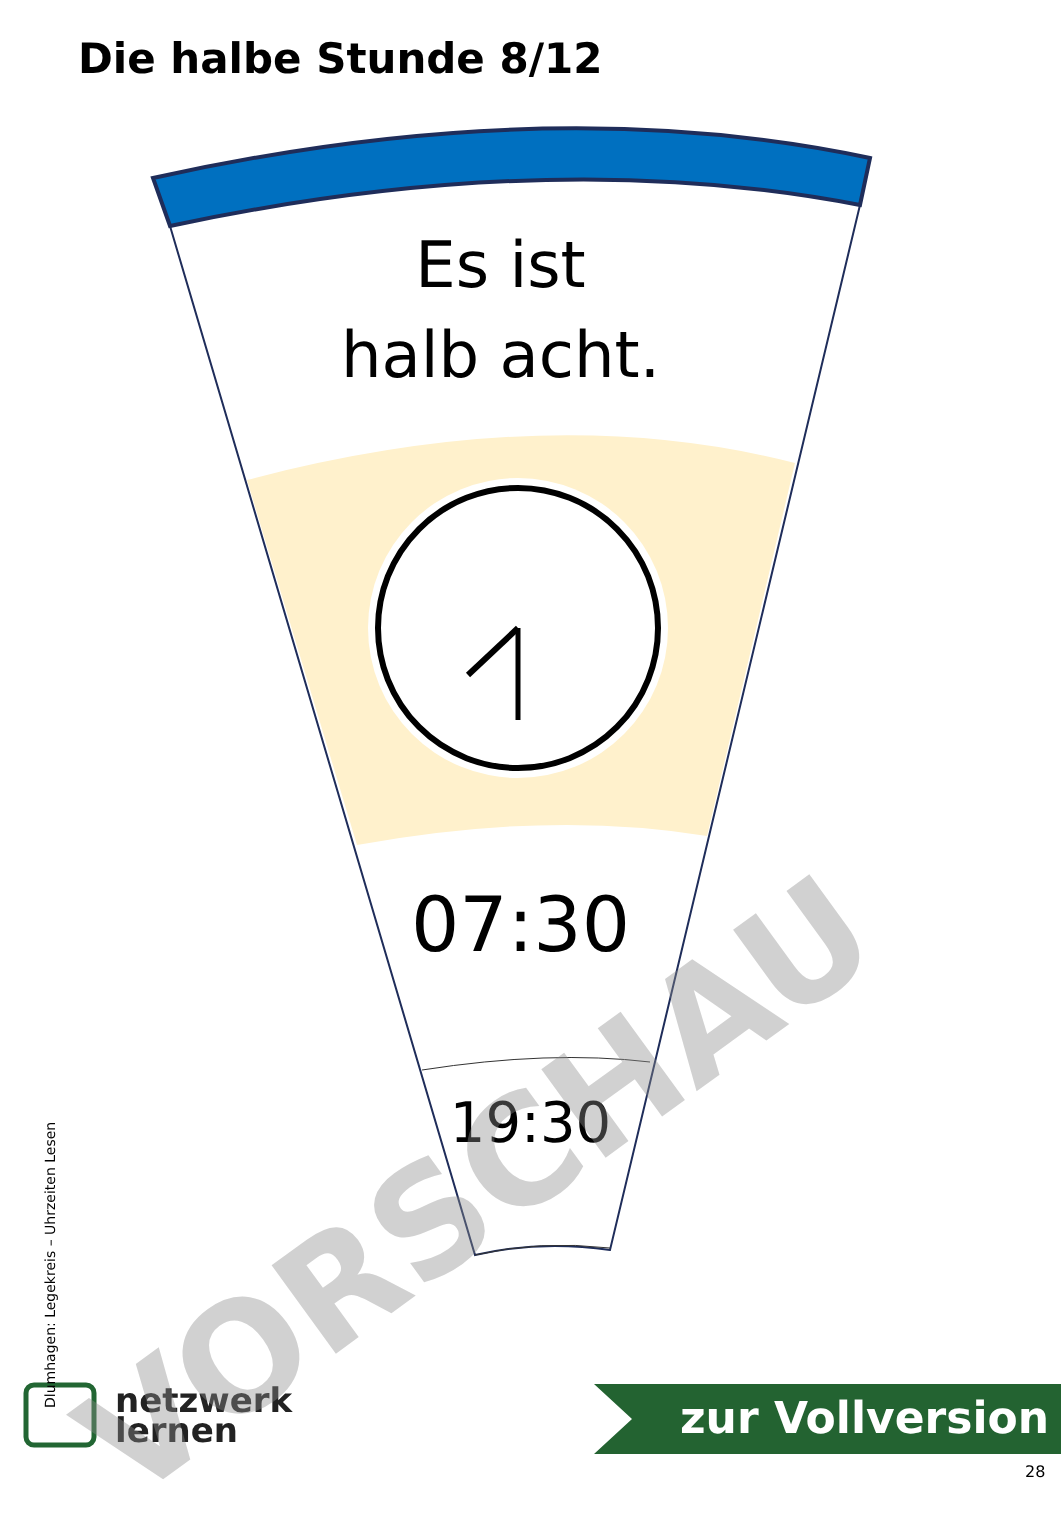Die halbe Stunde 8/12
Es ist
halb acht.
07:30
19:30
netzwerk
lernen
zur Vollversion
28
Dlumhagen: Legekreis – Uhrzeiten Lesen
VORSCHAU